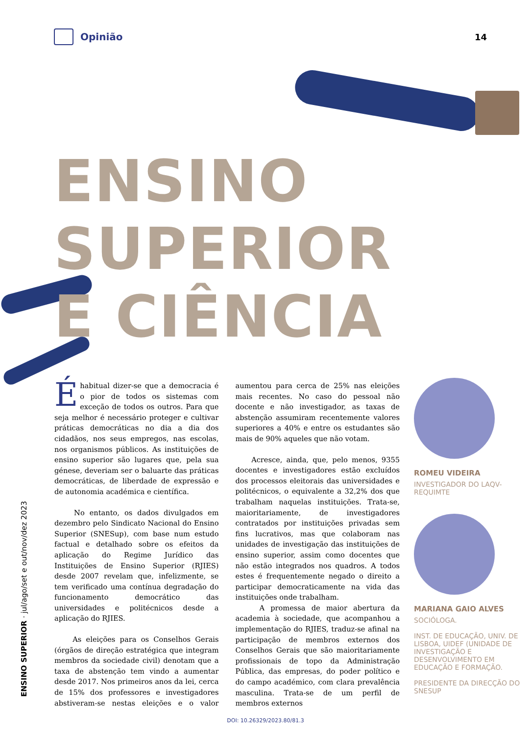Opinião 14
ENSINO
SUPERIOR
E CIÊNCIA
ENSINO SUPERIOR · jul/ago/set e out/nov/dez 2023
Éhabitual dizer-se que a democracia é o pior de todos os sistemas com exceção de todos os outros. Para que seja melhor é necessário proteger e cultivar práticas democráticas no dia a dia dos cidadãos, nos seus empregos, nas escolas, nos organismos públicos. As instituições de ensino superior são lugares que, pela sua génese, deveriam ser o baluarte das práticas democráticas, de liberdade de expressão e de autonomia académica e científica.
No entanto, os dados divulgados em dezembro pelo Sindicato Nacional do Ensino Superior (SNESup), com base num estudo factual e detalhado sobre os efeitos da aplicação do Regime Jurídico das Instituições de Ensino Superior (RJIES) desde 2007 revelam que, infelizmente, se tem verificado uma contínua degradação do funcionamento democrático das universidades e politécnicos desde a aplicação do RJIES.
As eleições para os Conselhos Gerais (órgãos de direção estratégica que integram membros da sociedade civil) denotam que a taxa de abstenção tem vindo a aumentar desde 2017. Nos primeiros anos da lei, cerca de 15% dos professores e investigadores abstiveram-se nestas eleições e o valor aumentou para cerca de 25% nas eleições mais recentes. No caso do pessoal não docente e não investigador, as taxas de abstenção assumiram recentemente valores superiores a 40% e entre os estudantes são mais de 90% aqueles que não votam.
Acresce, ainda, que, pelo menos, 9355 docentes e investigadores estão excluídos dos processos eleitorais das universidades e politécnicos, o equivalente a 32,2% dos que trabalham naquelas instituições. Trata-se, maioritariamente, de investigadores contratados por instituições privadas sem fins lucrativos, mas que colaboram nas unidades de investigação das instituições de ensino superior, assim como docentes que não estão integrados nos quadros. A todos estes é frequentemente negado o direito a participar democraticamente na vida das instituições onde trabalham.
A promessa de maior abertura da academia à sociedade, que acompanhou a implementação do RJIES, traduz-se afinal na participação de membros externos dos Conselhos Gerais que são maioritariamente profissionais de topo da Administração Pública, das empresas, do poder político e do campo académico, com clara prevalência masculina. Trata-se de um perfil de membros externos
ROMEU VIDEIRA
INVESTIGADOR DO LAQV-REQUIMTE
MARIANA GAIO ALVES
SOCIÓLOGA.
INST. DE EDUCAÇÃO, UNIV. DE LISBOA, UIDEF (UNIDADE DE INVESTIGAÇÃO E DESENVOLVIMENTO EM EDUCAÇÃO E FORMAÇÃO.
PRESIDENTE DA DIRECÇÃO DO SNESUP
DOI: 10.26329/2023.80/81.3